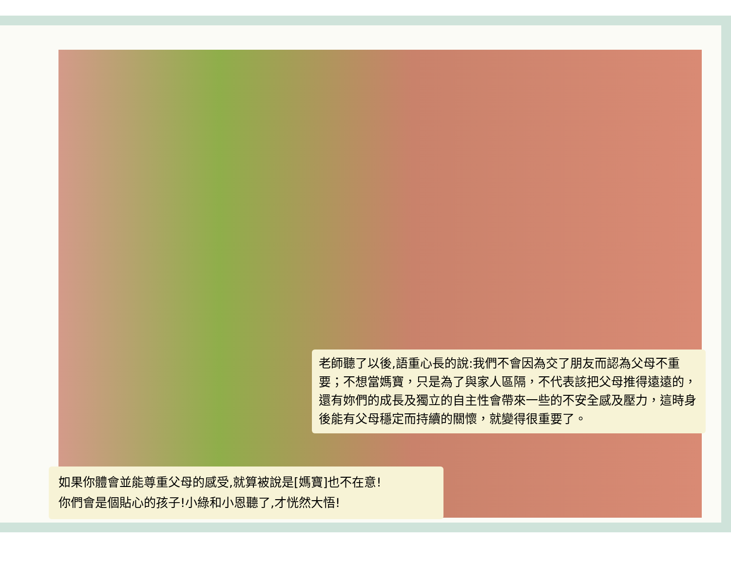老師聽了以後,語重心長的說:我們不會因為交了朋友而認為父母不重要；不想當媽寶，只是為了與家人區隔，不代表該把父母推得遠遠的， 還有妳們的成長及獨立的自主性會帶來一些的不安全感及壓力，這時身後能有父母穩定而持續的關懷，就變得很重要了。
如果你體會並能尊重父母的感受,就算被說是[媽寶]也不在意!
你們會是個貼心的孩子!小綠和小恩聽了,才恍然大悟!